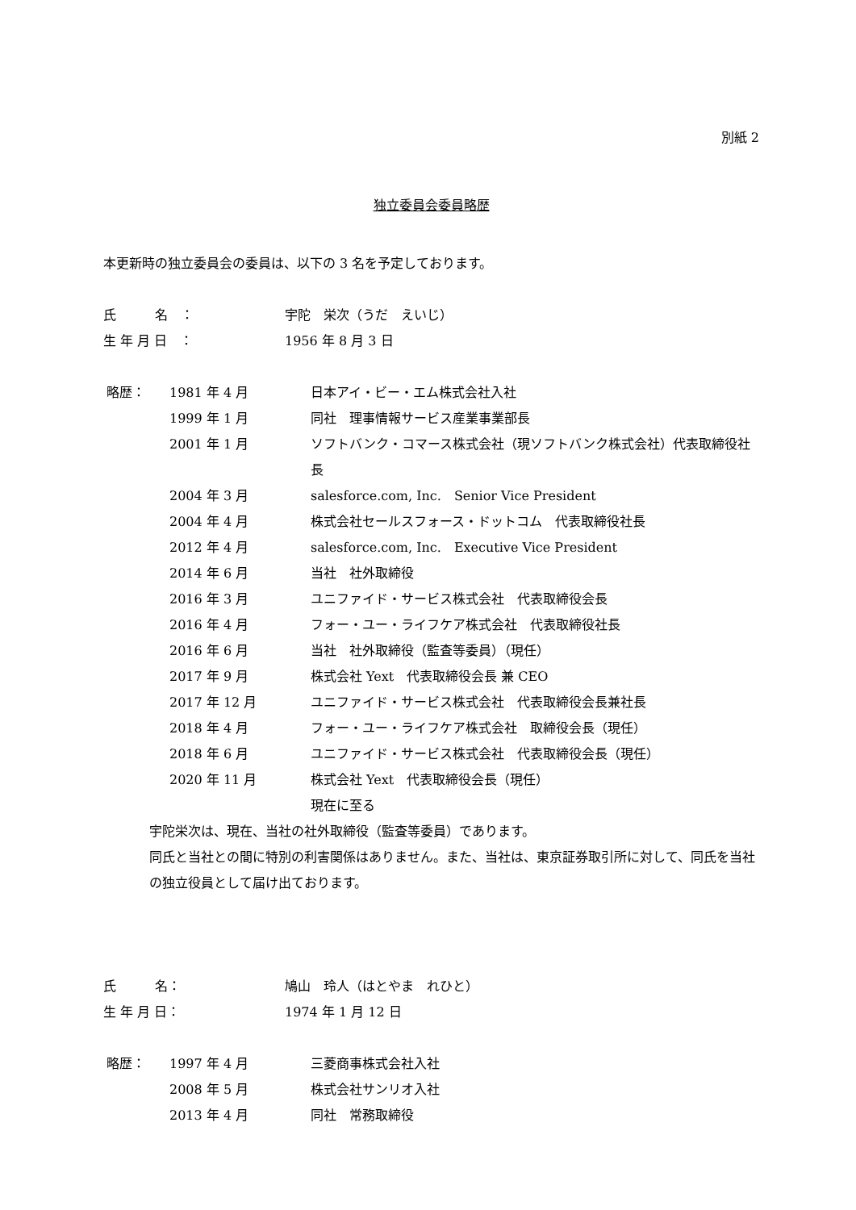別紙 2
独立委員会委員略歴
本更新時の独立委員会の委員は、以下の 3 名を予定しております。
氏　　　名　： 宇陀　栄次（うだ　えいじ）
生 年 月 日　： 1956 年 8 月 3 日
略歴： 1981 年 4 月 日本アイ・ビー・エム株式会社入社
1999 年 1 月 同社　理事情報サービス産業事業部長
2001 年 1 月 ソフトバンク・コマース株式会社（現ソフトバンク株式会社）代表取締役社長
2004 年 3 月 salesforce.com, Inc.　Senior Vice President
2004 年 4 月 株式会社セールスフォース・ドットコム　代表取締役社長
2012 年 4 月 salesforce.com, Inc.　Executive Vice President
2014 年 6 月 当社　社外取締役
2016 年 3 月 ユニファイド・サービス株式会社　代表取締役会長
2016 年 4 月 フォー・ユー・ライフケア株式会社　代表取締役社長
2016 年 6 月 当社　社外取締役（監査等委員）（現任）
2017 年 9 月 株式会社 Yext　代表取締役会長 兼 CEO
2017 年 12 月 ユニファイド・サービス株式会社　代表取締役会長兼社長
2018 年 4 月 フォー・ユー・ライフケア株式会社　取締役会長（現任）
2018 年 6 月 ユニファイド・サービス株式会社　代表取締役会長（現任）
2020 年 11 月 株式会社 Yext　代表取締役会長（現任）
現在に至る
宇陀栄次は、現在、当社の社外取締役（監査等委員）であります。
同氏と当社との間に特別の利害関係はありません。また、当社は、東京証券取引所に対して、同氏を当社の独立役員として届け出ております。
氏　　　名： 鳩山　玲人（はとやま　れひと）
生 年 月 日： 1974 年 1 月 12 日
略歴： 1997 年 4 月 三菱商事株式会社入社
2008 年 5 月 株式会社サンリオ入社
2013 年 4 月 同社　常務取締役